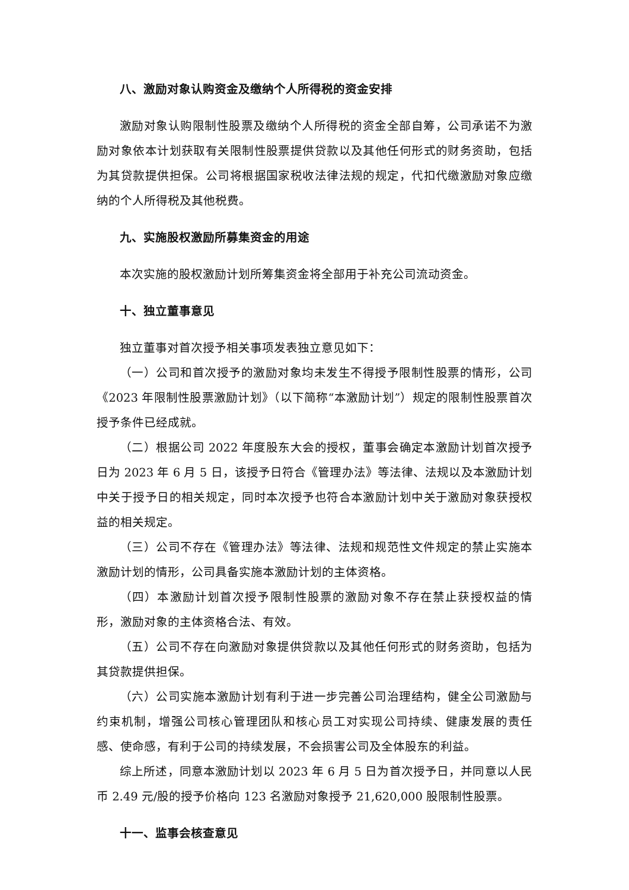八、激励对象认购资金及缴纳个人所得税的资金安排
激励对象认购限制性股票及缴纳个人所得税的资金全部自筹，公司承诺不为激励对象依本计划获取有关限制性股票提供贷款以及其他任何形式的财务资助，包括为其贷款提供担保。公司将根据国家税收法律法规的规定，代扣代缴激励对象应缴纳的个人所得税及其他税费。
九、实施股权激励所募集资金的用途
本次实施的股权激励计划所筹集资金将全部用于补充公司流动资金。
十、独立董事意见
独立董事对首次授予相关事项发表独立意见如下：
（一）公司和首次授予的激励对象均未发生不得授予限制性股票的情形，公司《2023 年限制性股票激励计划》（以下简称“本激励计划”）规定的限制性股票首次授予条件已经成就。
（二）根据公司 2022 年度股东大会的授权，董事会确定本激励计划首次授予日为 2023 年 6 月 5 日，该授予日符合《管理办法》等法律、法规以及本激励计划中关于授予日的相关规定，同时本次授予也符合本激励计划中关于激励对象获授权益的相关规定。
（三）公司不存在《管理办法》等法律、法规和规范性文件规定的禁止实施本激励计划的情形，公司具备实施本激励计划的主体资格。
（四）本激励计划首次授予限制性股票的激励对象不存在禁止获授权益的情形，激励对象的主体资格合法、有效。
（五）公司不存在向激励对象提供贷款以及其他任何形式的财务资助，包括为其贷款提供担保。
（六）公司实施本激励计划有利于进一步完善公司治理结构，健全公司激励与约束机制，增强公司核心管理团队和核心员工对实现公司持续、健康发展的责任感、使命感，有利于公司的持续发展，不会损害公司及全体股东的利益。
综上所述，同意本激励计划以 2023 年 6 月 5 日为首次授予日，并同意以人民币 2.49 元/股的授予价格向 123 名激励对象授予 21,620,000 股限制性股票。
十一、监事会核查意见